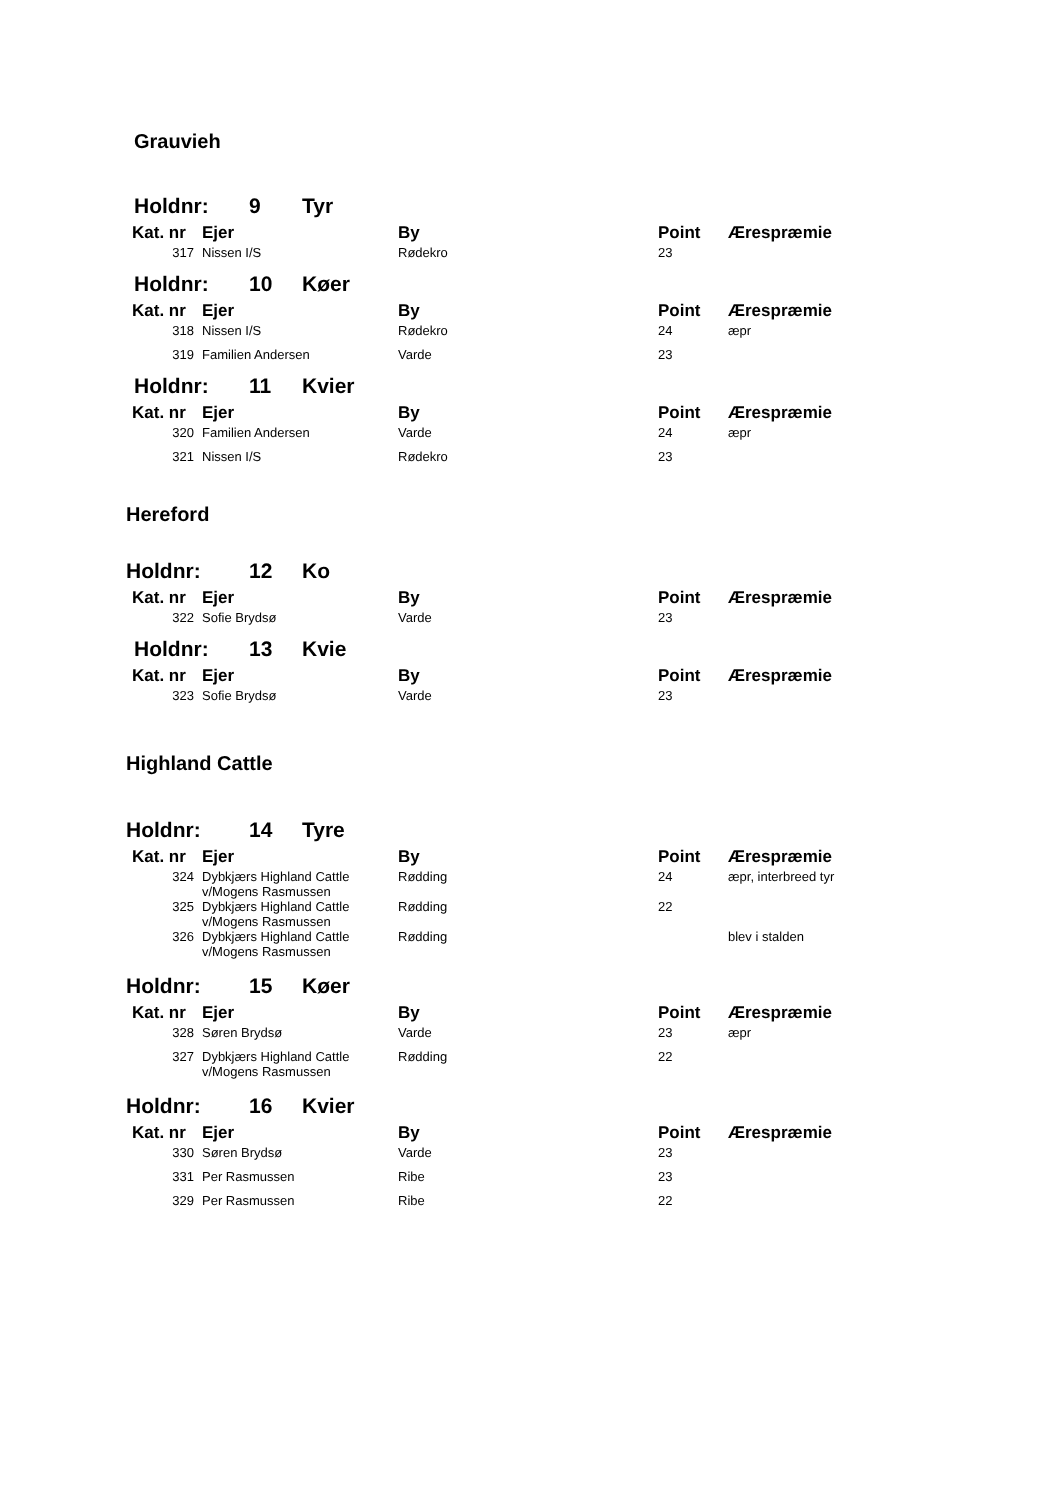Grauvieh
Holdnr: 9 Tyr
| Kat. nr | Ejer | By | Point | Ærespræmie |
| --- | --- | --- | --- | --- |
| 317 | Nissen I/S | Rødekro | 23 | |
Holdnr: 10 Køer
| Kat. nr | Ejer | By | Point | Ærespræmie |
| --- | --- | --- | --- | --- |
| 318 | Nissen I/S | Rødekro | 24 | æpr |
| 319 | Familien Andersen | Varde | 23 | |
Holdnr: 11 Kvier
| Kat. nr | Ejer | By | Point | Ærespræmie |
| --- | --- | --- | --- | --- |
| 320 | Familien Andersen | Varde | 24 | æpr |
| 321 | Nissen I/S | Rødekro | 23 | |
Hereford
Holdnr: 12 Ko
| Kat. nr | Ejer | By | Point | Ærespræmie |
| --- | --- | --- | --- | --- |
| 322 | Sofie Brydsø | Varde | 23 | |
Holdnr: 13 Kvie
| Kat. nr | Ejer | By | Point | Ærespræmie |
| --- | --- | --- | --- | --- |
| 323 | Sofie Brydsø | Varde | 23 | |
Highland Cattle
Holdnr: 14 Tyre
| Kat. nr | Ejer | By | Point | Ærespræmie |
| --- | --- | --- | --- | --- |
| 324 | Dybkjærs Highland Cattle v/Mogens Rasmussen | Rødding | 24 | æpr, interbreed tyr |
| 325 | Dybkjærs Highland Cattle v/Mogens Rasmussen | Rødding | 22 | |
| 326 | Dybkjærs Highland Cattle v/Mogens Rasmussen | Rødding | | blev i stalden |
Holdnr: 15 Køer
| Kat. nr | Ejer | By | Point | Ærespræmie |
| --- | --- | --- | --- | --- |
| 328 | Søren Brydsø | Varde | 23 | æpr |
| 327 | Dybkjærs Highland Cattle v/Mogens Rasmussen | Rødding | 22 | |
Holdnr: 16 Kvier
| Kat. nr | Ejer | By | Point | Ærespræmie |
| --- | --- | --- | --- | --- |
| 330 | Søren Brydsø | Varde | 23 | |
| 331 | Per Rasmussen | Ribe | 23 | |
| 329 | Per Rasmussen | Ribe | 22 | |